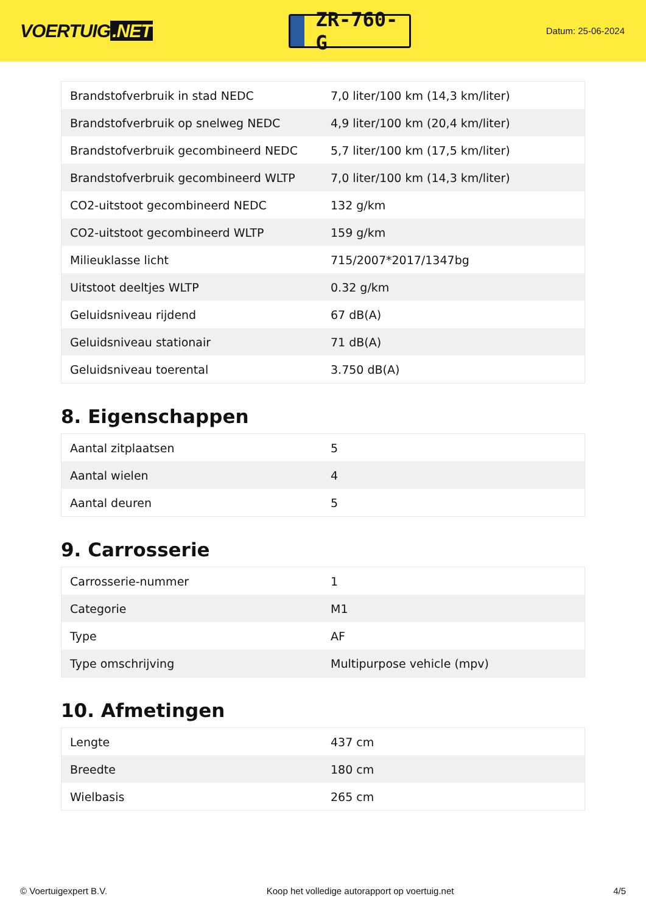VOERTUIG.NET
ZR-760-G
Datum: 25-06-2024
| Brandstofverbruik in stad NEDC | 7,0 liter/100 km (14,3 km/liter) |
| Brandstofverbruik op snelweg NEDC | 4,9 liter/100 km (20,4 km/liter) |
| Brandstofverbruik gecombineerd NEDC | 5,7 liter/100 km (17,5 km/liter) |
| Brandstofverbruik gecombineerd WLTP | 7,0 liter/100 km (14,3 km/liter) |
| CO2-uitstoot gecombineerd NEDC | 132 g/km |
| CO2-uitstoot gecombineerd WLTP | 159 g/km |
| Milieuklasse licht | 715/2007*2017/1347bg |
| Uitstoot deeltjes WLTP | 0.32 g/km |
| Geluidsniveau rijdend | 67 dB(A) |
| Geluidsniveau stationair | 71 dB(A) |
| Geluidsniveau toerental | 3.750 dB(A) |
8. Eigenschappen
| Aantal zitplaatsen | 5 |
| Aantal wielen | 4 |
| Aantal deuren | 5 |
9. Carrosserie
| Carrosserie-nummer | 1 |
| Categorie | M1 |
| Type | AF |
| Type omschrijving | Multipurpose vehicle (mpv) |
10. Afmetingen
| Lengte | 437 cm |
| Breedte | 180 cm |
| Wielbasis | 265 cm |
© Voertuigexpert B.V. Koop het volledige autorapport op voertuig.net 4/5